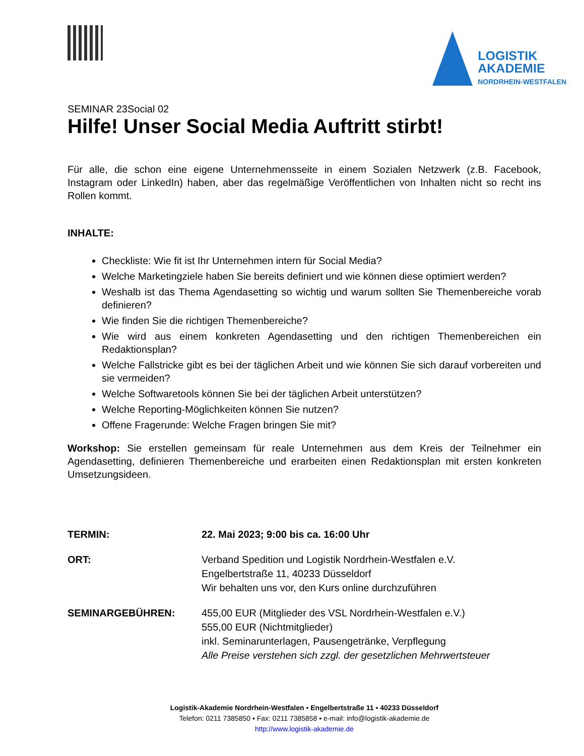LOGISTIK
AKADEMIE
NORDRHEIN-WESTFALEN
SEMINAR 23Social 02
Hilfe! Unser Social Media Auftritt stirbt!
Für alle, die schon eine eigene Unternehmensseite in einem Sozialen Netzwerk (z.B. Facebook, Instagram oder LinkedIn) haben, aber das regelmäßige Veröffentlichen von Inhalten nicht so recht ins Rollen kommt.
INHALTE:
Checkliste: Wie fit ist Ihr Unternehmen intern für Social Media?
Welche Marketingziele haben Sie bereits definiert und wie können diese optimiert werden?
Weshalb ist das Thema Agendasetting so wichtig und warum sollten Sie Themenbereiche vorab definieren?
Wie finden Sie die richtigen Themenbereiche?
Wie wird aus einem konkreten Agendasetting und den richtigen Themenbereichen ein Redaktionsplan?
Welche Fallstricke gibt es bei der täglichen Arbeit und wie können Sie sich darauf vorbereiten und sie vermeiden?
Welche Softwaretools können Sie bei der täglichen Arbeit unterstützen?
Welche Reporting-Möglichkeiten können Sie nutzen?
Offene Fragerunde: Welche Fragen bringen Sie mit?
Workshop: Sie erstellen gemeinsam für reale Unternehmen aus dem Kreis der Teilnehmer ein Agendasetting, definieren Themenbereiche und erarbeiten einen Redaktionsplan mit ersten konkreten Umsetzungsideen.
TERMIN: 22. Mai 2023; 9:00 bis ca. 16:00 Uhr
ORT: Verband Spedition und Logistik Nordrhein-Westfalen e.V.
Engelbertstraße 11, 40233 Düsseldorf
Wir behalten uns vor, den Kurs online durchzuführen
SEMINARGEBÜHREN: 455,00 EUR (Mitglieder des VSL Nordrhein-Westfalen e.V.)
555,00 EUR (Nichtmitglieder)
inkl. Seminarunterlagen, Pausengetränke, Verpflegung
Alle Preise verstehen sich zzgl. der gesetzlichen Mehrwertsteuer
Logistik-Akademie Nordrhein-Westfalen ▪ Engelbertstraße 11 ▪ 40233 Düsseldorf
Telefon: 0211 7385850 ▪ Fax: 0211 7385858 ▪ e-mail: info@logistik-akademie.de
http://www.logistik-akademie.de